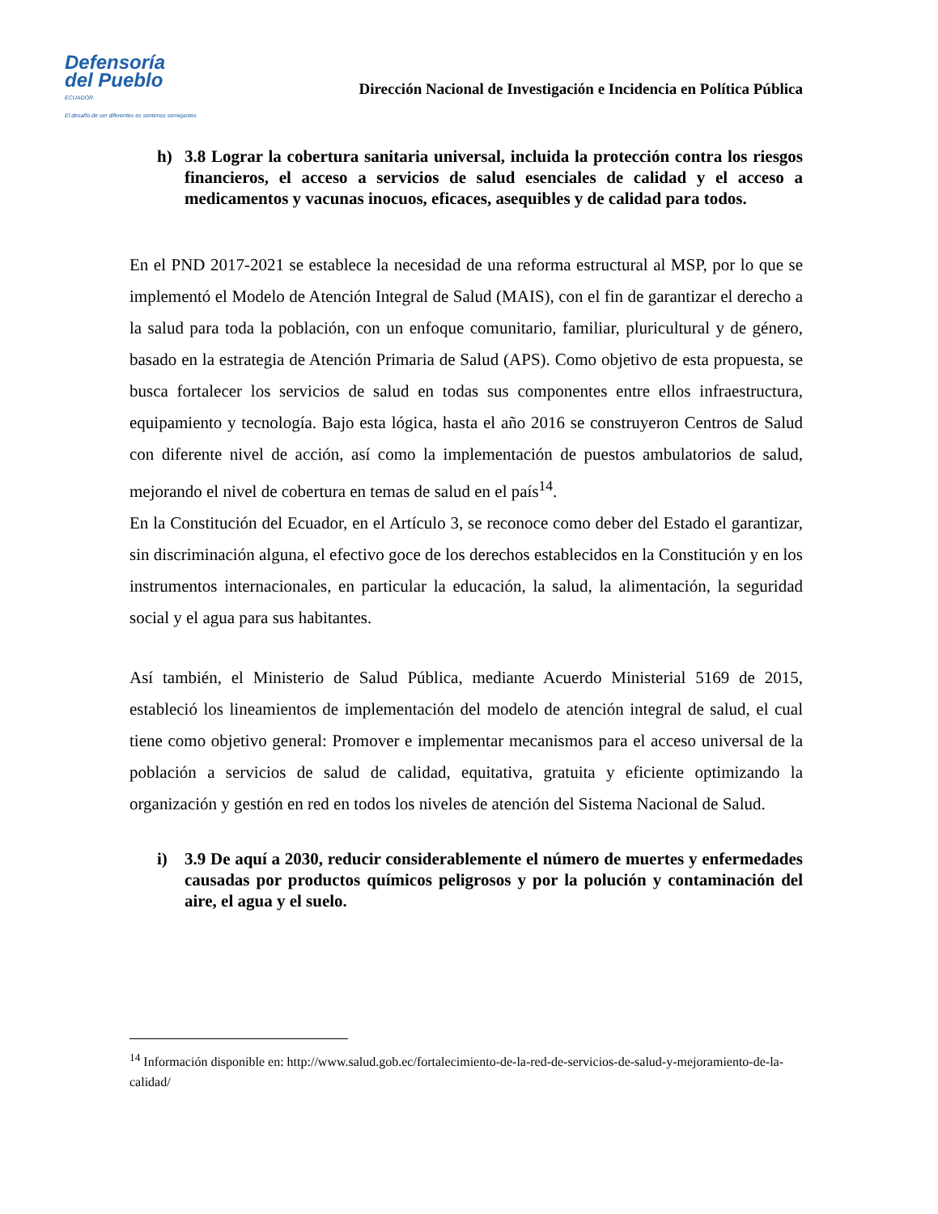Defensoría
del Pueblo
ECUADOR
El desafío de ser diferentes es sentirnos semejantes
Dirección Nacional de Investigación e Incidencia en Política Pública
h) 3.8 Lograr la cobertura sanitaria universal, incluida la protección contra los riesgos financieros, el acceso a servicios de salud esenciales de calidad y el acceso a medicamentos y vacunas inocuos, eficaces, asequibles y de calidad para todos.
En el PND 2017-2021 se establece la necesidad de una reforma estructural al MSP, por lo que se implementó el Modelo de Atención Integral de Salud (MAIS), con el fin de garantizar el derecho a la salud para toda la población, con un enfoque comunitario, familiar, pluricultural y de género, basado en la estrategia de Atención Primaria de Salud (APS). Como objetivo de esta propuesta, se busca fortalecer los servicios de salud en todas sus componentes entre ellos infraestructura, equipamiento y tecnología. Bajo esta lógica, hasta el año 2016 se construyeron Centros de Salud con diferente nivel de acción, así como la implementación de puestos ambulatorios de salud, mejorando el nivel de cobertura en temas de salud en el país<sup>14</sup>.
En la Constitución del Ecuador, en el Artículo 3, se reconoce como deber del Estado el garantizar, sin discriminación alguna, el efectivo goce de los derechos establecidos en la Constitución y en los instrumentos internacionales, en particular la educación, la salud, la alimentación, la seguridad social y el agua para sus habitantes.
Así también, el Ministerio de Salud Pública, mediante Acuerdo Ministerial 5169 de 2015, estableció los lineamientos de implementación del modelo de atención integral de salud, el cual tiene como objetivo general: Promover e implementar mecanismos para el acceso universal de la población a servicios de salud de calidad, equitativa, gratuita y eficiente optimizando la organización y gestión en red en todos los niveles de atención del Sistema Nacional de Salud.
i) 3.9 De aquí a 2030, reducir considerablemente el número de muertes y enfermedades causadas por productos químicos peligrosos y por la polución y contaminación del aire, el agua y el suelo.
<sup>14</sup> Información disponible en: http://www.salud.gob.ec/fortalecimiento-de-la-red-de-servicios-de-salud-y-mejoramiento-de-la-calidad/